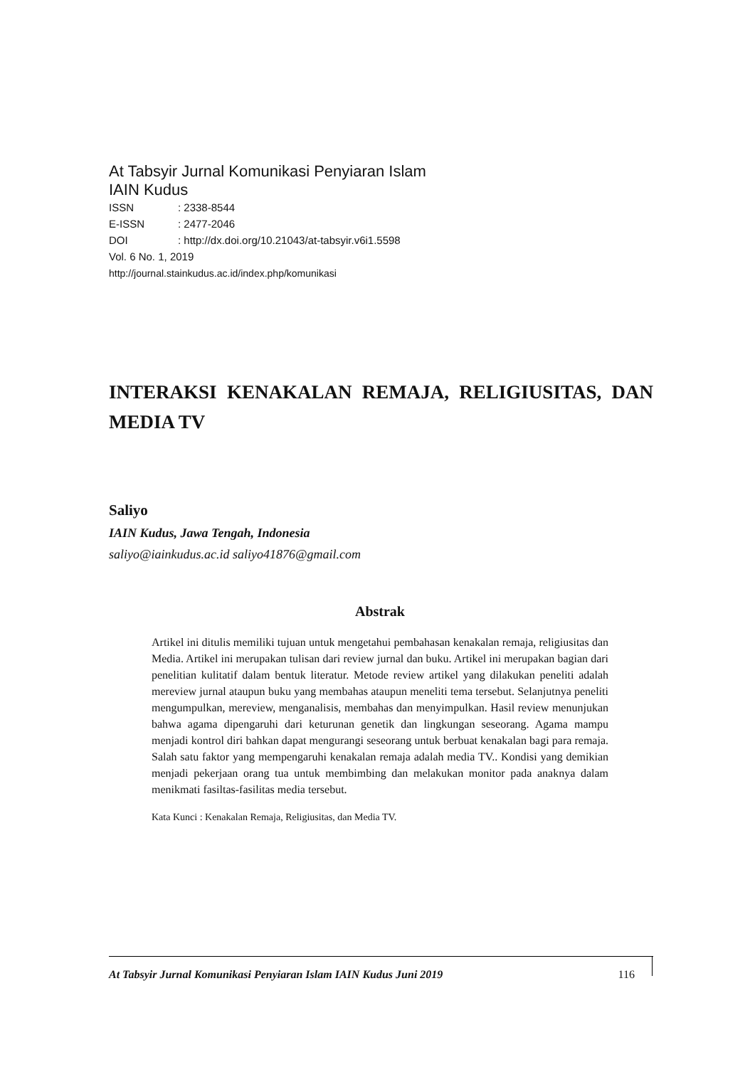At Tabsyir Jurnal Komunikasi Penyiaran Islam
IAIN Kudus
| ISSN | : 2338-8544 |
| E-ISSN | : 2477-2046 |
| DOI | : http://dx.doi.org/10.21043/at-tabsyir.v6i1.5598 |
Vol. 6 No. 1, 2019
http://journal.stainkudus.ac.id/index.php/komunikasi
INTERAKSI KENAKALAN REMAJA, RELIGIUSITAS, DAN MEDIA TV
Saliyo
IAIN Kudus, Jawa Tengah, Indonesia
saliyo@iainkudus.ac.id saliyo41876@gmail.com
Abstrak
Artikel ini ditulis memiliki tujuan untuk mengetahui pembahasan kenakalan remaja, religiusitas dan Media. Artikel ini merupakan tulisan dari review jurnal dan buku. Artikel ini merupakan bagian dari penelitian kulitatif dalam bentuk literatur. Metode review artikel yang dilakukan peneliti adalah mereview jurnal ataupun buku yang membahas ataupun meneliti tema tersebut. Selanjutnya peneliti mengumpulkan, mereview, menganalisis, membahas dan menyimpulkan. Hasil review menunjukan bahwa agama dipengaruhi dari keturunan genetik dan lingkungan seseorang. Agama mampu menjadi kontrol diri bahkan dapat mengurangi seseorang untuk berbuat kenakalan bagi para remaja. Salah satu faktor yang mempengaruhi kenakalan remaja adalah media TV.. Kondisi yang demikian menjadi pekerjaan orang tua untuk membimbing dan melakukan monitor pada anaknya dalam menikmati fasiltas-fasilitas media tersebut.
Kata Kunci : Kenakalan Remaja, Religiusitas, dan Media TV.
At Tabsyir Jurnal Komunikasi Penyiaran Islam IAIN Kudus Juni 2019 116